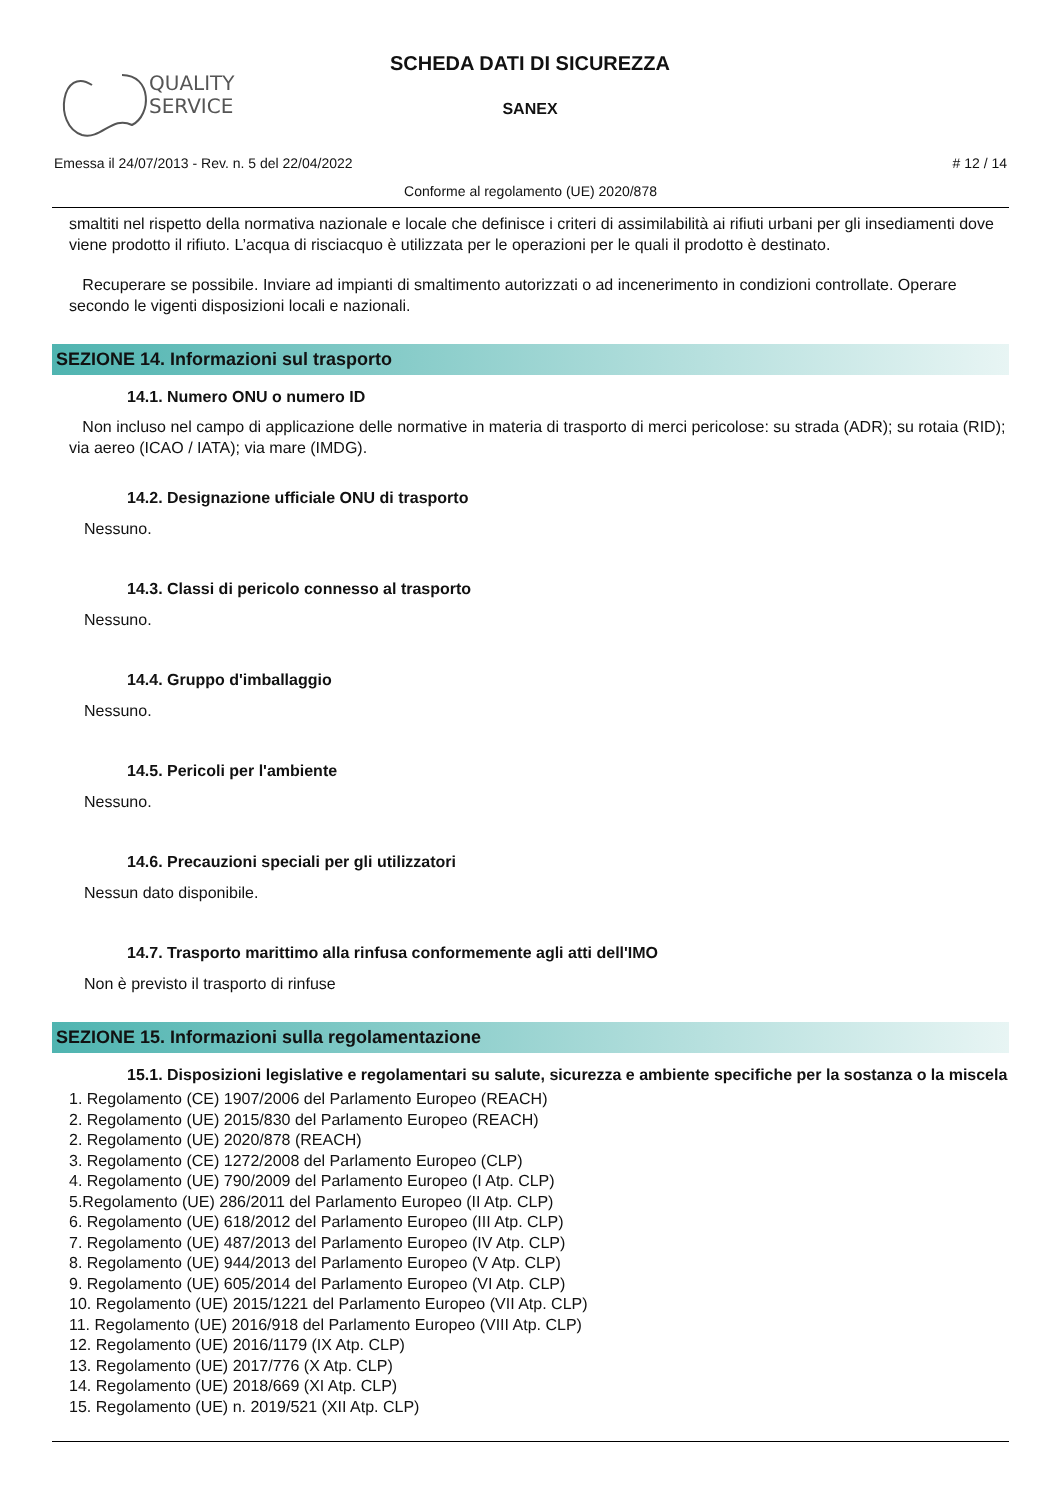QUALITY
SERVICE
SCHEDA DATI DI SICUREZZA
SANEX
Emessa il 24/07/2013 - Rev. n. 5 del 22/04/2022 # 12 / 14
Conforme al regolamento (UE) 2020/878
smaltiti nel rispetto della normativa nazionale e locale che definisce i criteri di assimilabilità ai rifiuti urbani per gli insediamenti dove viene prodotto il rifiuto. L’acqua di risciacquo è utilizzata per le operazioni per le quali il prodotto è destinato.
Recuperare se possibile. Inviare ad impianti di smaltimento autorizzati o ad incenerimento in condizioni controllate. Operare secondo le vigenti disposizioni locali e nazionali.
SEZIONE 14. Informazioni sul trasporto
14.1. Numero ONU o numero ID
Non incluso nel campo di applicazione delle normative in materia di trasporto di merci pericolose: su strada (ADR); su rotaia (RID); via aereo (ICAO / IATA); via mare (IMDG).
14.2. Designazione ufficiale ONU di trasporto
Nessuno.
14.3. Classi di pericolo connesso al trasporto
Nessuno.
14.4. Gruppo d'imballaggio
Nessuno.
14.5. Pericoli per l'ambiente
Nessuno.
14.6. Precauzioni speciali per gli utilizzatori
Nessun dato disponibile.
14.7. Trasporto marittimo alla rinfusa conformemente agli atti dell'IMO
Non è previsto il trasporto di rinfuse
SEZIONE 15. Informazioni sulla regolamentazione
15.1. Disposizioni legislative e regolamentari su salute, sicurezza e ambiente specifiche per la sostanza o la miscela
1. Regolamento (CE) 1907/2006 del Parlamento Europeo (REACH)
2. Regolamento (UE) 2015/830 del Parlamento Europeo (REACH)
2. Regolamento (UE) 2020/878 (REACH)
3. Regolamento (CE) 1272/2008 del Parlamento Europeo (CLP)
4. Regolamento (UE) 790/2009 del Parlamento Europeo (I Atp. CLP)
5.Regolamento (UE) 286/2011 del Parlamento Europeo (II Atp. CLP)
6. Regolamento (UE) 618/2012 del Parlamento Europeo (III Atp. CLP)
7. Regolamento (UE) 487/2013 del Parlamento Europeo (IV Atp. CLP)
8. Regolamento (UE) 944/2013 del Parlamento Europeo (V Atp. CLP)
9. Regolamento (UE) 605/2014 del Parlamento Europeo (VI Atp. CLP)
10. Regolamento (UE) 2015/1221 del Parlamento Europeo (VII Atp. CLP)
11. Regolamento (UE) 2016/918 del Parlamento Europeo (VIII Atp. CLP)
12. Regolamento (UE) 2016/1179 (IX Atp. CLP)
13. Regolamento (UE) 2017/776 (X Atp. CLP)
14. Regolamento (UE) 2018/669 (XI Atp. CLP)
15. Regolamento (UE) n. 2019/521 (XII Atp. CLP)